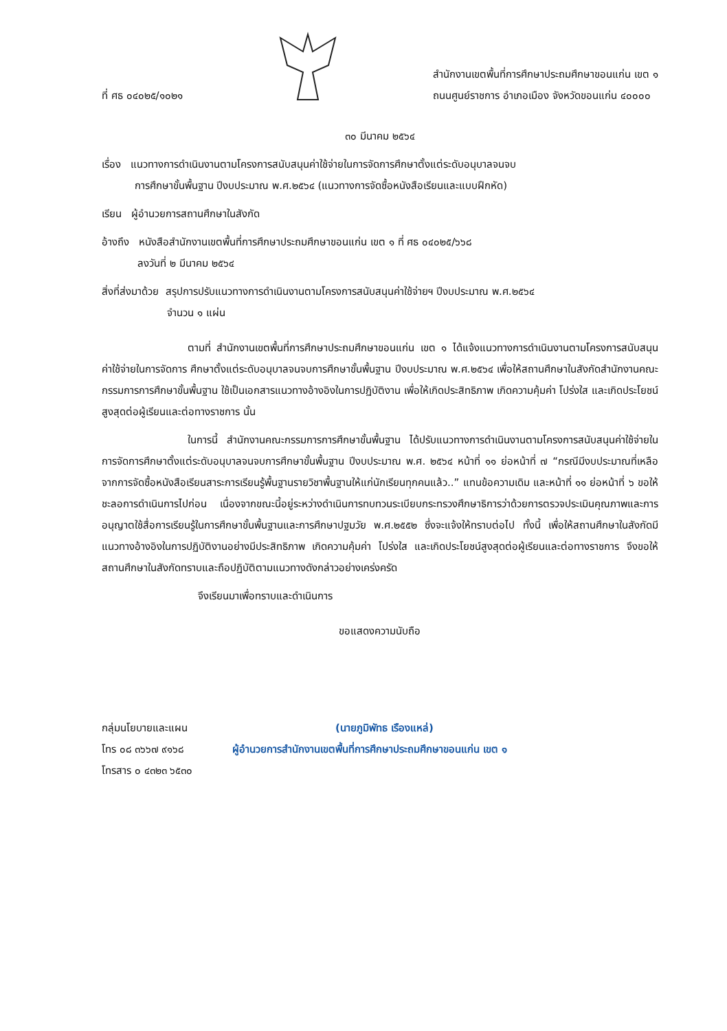ที่ ศธ ๐๔๐๒๕/๑๐๒๑
สำนักงานเขตพื้นที่การศึกษาประถมศึกษาขอนแก่น เขต ๑
ถนนศูนย์ราชการ อำเภอเมือง จังหวัดขอนแก่น ๔๐๐๐๐
๓๐ มีนาคม ๒๕๖๔
เรื่อง แนวทางการดำเนินงานตามโครงการสนับสนุนค่าใช้จ่ายในการจัดการศึกษาตั้งแต่ระดับอนุบาลจนจบ
การศึกษาขั้นพื้นฐาน ปีงบประมาณ พ.ศ.๒๕๖๔ (แนวทางการจัดซื้อหนังสือเรียนและแบบฝึกหัด)
เรียน ผู้อำนวยการสถานศึกษาในสังกัด
อ้างถึง หนังสือสำนักงานเขตพื้นที่การศึกษาประถมศึกษาขอนแก่น เขต ๑ ที่ ศธ ๐๔๐๒๕/๖๖๘
ลงวันที่ ๒ มีนาคม ๒๕๖๔
สิ่งที่ส่งมาด้วย สรุปการปรับแนวทางการดำเนินงานตามโครงการสนับสนุนค่าใช้จ่ายฯ ปีงบประมาณ พ.ศ.๒๕๖๔
จำนวน ๑ แผ่น
ตามที่ สำนักงานเขตพื้นที่การศึกษาประถมศึกษาขอนแก่น เขต ๑ ได้แจ้งแนวทางการดำเนินงานตามโครงการสนับสนุนค่าใช้จ่ายในการจัดการ ศึกษาตั้งแต่ระดับอนุบาลจนจบการศึกษาขั้นพื้นฐาน ปีงบประมาณ พ.ศ.๒๕๖๔ เพื่อให้สถานศึกษาในสังกัดสำนักงานคณะกรรมการการศึกษาขั้นพื้นฐาน ใช้เป็นเอกสารแนวทางอ้างอิงในการปฏิบัติงาน เพื่อให้เกิดประสิทธิภาพ เกิดความคุ้มค่า โปร่งใส และเกิดประโยชน์สูงสุดต่อผู้เรียนและต่อทางราชการ นั้น
ในการนี้ สำนักงานคณะกรรมการการศึกษาขั้นพื้นฐาน ได้ปรับแนวทางการดำเนินงานตามโครงการสนับสนุนค่าใช้จ่ายในการจัดการศึกษาตั้งแต่ระดับอนุบาลจนจบการศึกษาขั้นพื้นฐาน ปีงบประมาณ พ.ศ. ๒๕๖๔ หน้าที่ ๑๑ ย่อหน้าที่ ๗ “กรณีมีงบประมาณที่เหลือจากการจัดซื้อหนังสือเรียนสาระการเรียนรู้พื้นฐานรายวิชาพื้นฐานให้แก่นักเรียนทุกคนแล้ว..” แทนข้อความเดิม และหน้าที่ ๑๑ ย่อหน้าที่ ๖ ขอให้ชะลอการดำเนินการไปก่อน เนื่องจากขณะนี้อยู่ระหว่างดำเนินการทบทวนระเบียบกระทรวงศึกษาธิการว่าด้วยการตรวจประเมินคุณภาพและการอนุญาตใช้สื่อการเรียนรู้ในการศึกษาขั้นพื้นฐานและการศึกษาปฐมวัย พ.ศ.๒๕๕๒ ซึ่งจะแจ้งให้ทราบต่อไป ทั้งนี้ เพื่อให้สถานศึกษาในสังกัดมีแนวทางอ้างอิงในการปฏิบัติงานอย่างมีประสิทธิภาพ เกิดความคุ้มค่า โปร่งใส และเกิดประโยชน์สูงสุดต่อผู้เรียนและต่อทางราชการ จึงขอให้สถานศึกษาในสังกัดทราบและถือปฏิบัติตามแนวทางดังกล่าวอย่างเคร่งครัด
จึงเรียนมาเพื่อทราบและดำเนินการ
ขอแสดงความนับถือ
กลุ่มนโยบายและแผน
โทร ๐๘ ๓๖๖๗ ๙๑๖๘
โทรสาร ๐ ๔๓๒๓ ๖๕๓๐
(นายภูมิพัทธ เรืองแหล่)
ผู้อำนวยการสำนักงานเขตพื้นที่การศึกษาประถมศึกษาขอนแก่น เขต ๑